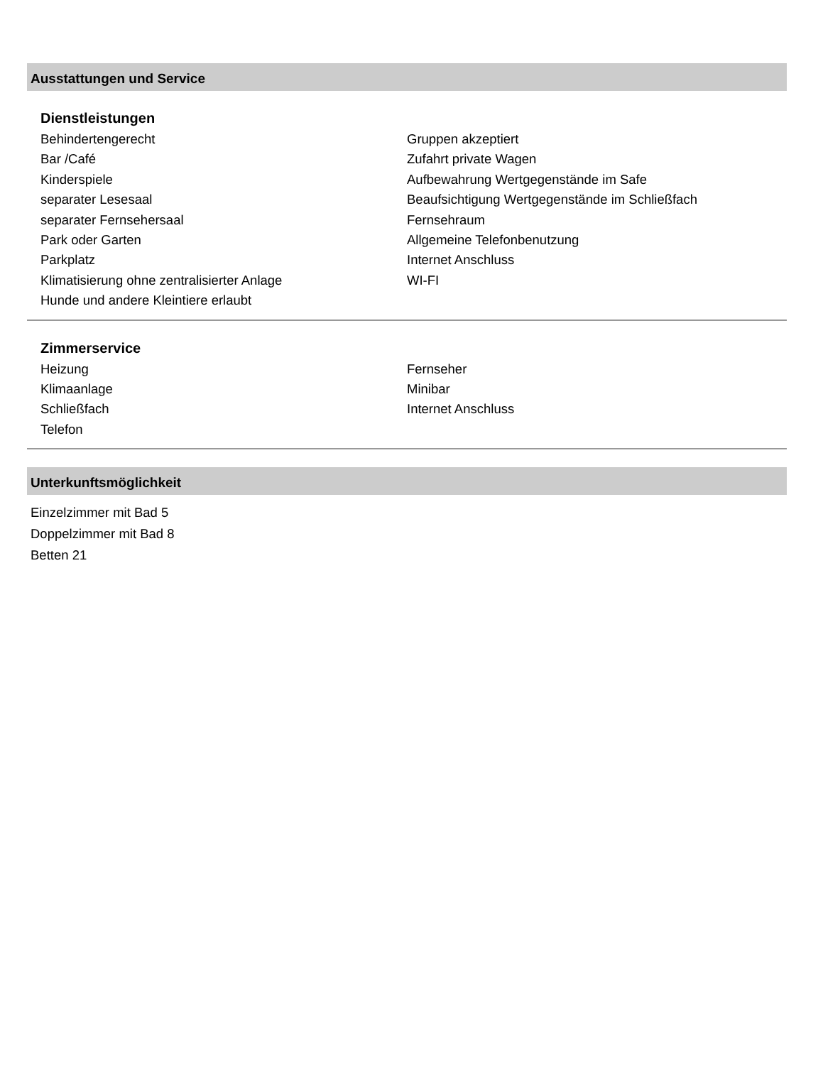Ausstattungen und Service
Dienstleistungen
Behindertengerecht
Bar /Café
Kinderspiele
separater Lesesaal
separater Fernsehersaal
Park oder Garten
Parkplatz
Klimatisierung ohne zentralisierter Anlage
Hunde und andere Kleintiere erlaubt
Gruppen akzeptiert
Zufahrt private Wagen
Aufbewahrung Wertgegenstände im Safe
Beaufsichtigung Wertgegenstände im Schließfach
Fernsehraum
Allgemeine Telefonbenutzung
Internet Anschluss
WI-FI
Zimmerservice
Heizung
Klimaanlage
Schließfach
Telefon
Fernseher
Minibar
Internet Anschluss
Unterkunftsmöglichkeit
Einzelzimmer mit Bad 5
Doppelzimmer mit Bad 8
Betten 21